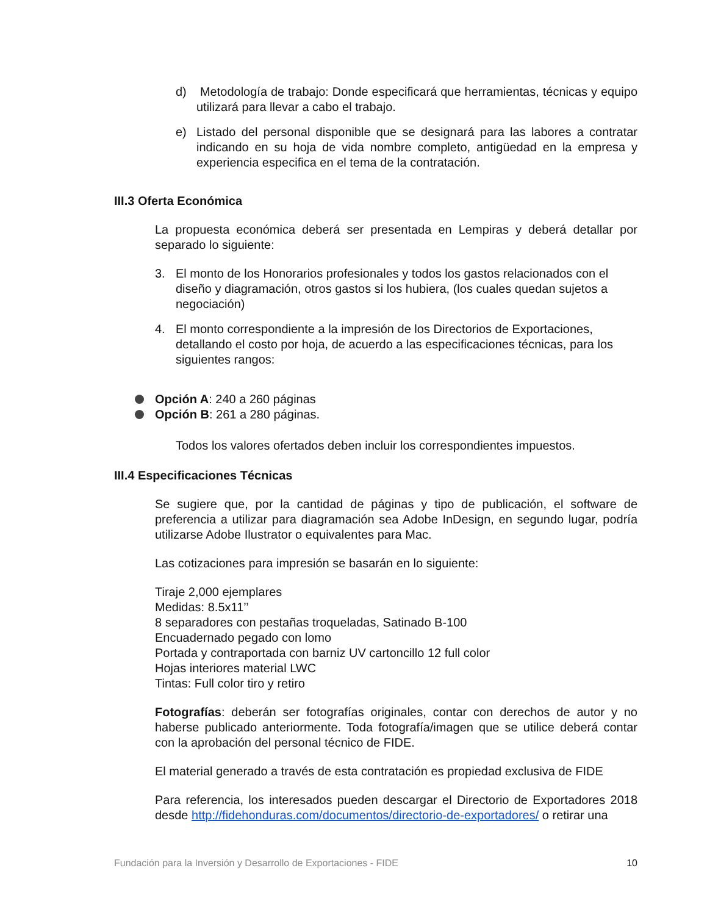d) Metodología de trabajo: Donde especificará que herramientas, técnicas y equipo utilizará para llevar a cabo el trabajo.
e) Listado del personal disponible que se designará para las labores a contratar indicando en su hoja de vida nombre completo, antigüedad en la empresa y experiencia especifica en el tema de la contratación.
III.3 Oferta Económica
La propuesta económica deberá ser presentada en Lempiras y deberá detallar por separado lo siguiente:
3. El monto de los Honorarios profesionales y todos los gastos relacionados con el diseño y diagramación, otros gastos si los hubiera, (los cuales quedan sujetos a negociación)
4. El monto correspondiente a la impresión de los Directorios de Exportaciones, detallando el costo por hoja, de acuerdo a las especificaciones técnicas, para los siguientes rangos:
Opción A: 240 a 260 páginas
Opción B: 261 a 280 páginas.
Todos los valores ofertados deben incluir los correspondientes impuestos.
III.4 Especificaciones Técnicas
Se sugiere que, por la cantidad de páginas y tipo de publicación, el software de preferencia a utilizar para diagramación sea Adobe InDesign, en segundo lugar, podría utilizarse Adobe Ilustrator o equivalentes para Mac.
Las cotizaciones para impresión se basarán en lo siguiente:
Tiraje 2,000 ejemplares
Medidas: 8.5x11’’
8 separadores con pestañas troqueladas, Satinado B-100
Encuadernado pegado con lomo
Portada y contraportada con barniz UV cartoncillo 12 full color
Hojas interiores material LWC
Tintas: Full color tiro y retiro
Fotografías: deberán ser fotografías originales, contar con derechos de autor y no haberse publicado anteriormente. Toda fotografía/imagen que se utilice deberá contar con la aprobación del personal técnico de FIDE.
El material generado a través de esta contratación es propiedad exclusiva de FIDE
Para referencia, los interesados pueden descargar el Directorio de Exportadores 2018 desde http://fidehonduras.com/documentos/directorio-de-exportadores/ o retirar una
Fundación para la Inversión y Desarrollo de Exportaciones - FIDE 10